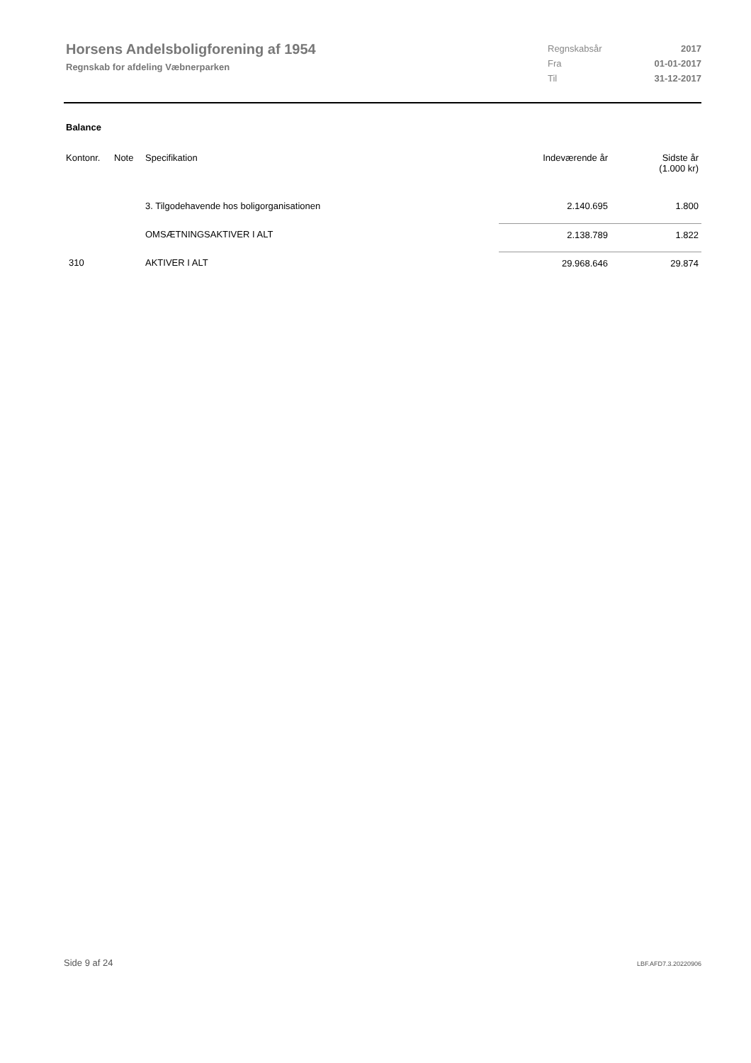Horsens Andelsboligforening af 1954
Regnskab for afdeling Væbnerparken
| Regnskabsår | 2017 |
| Fra | 01-01-2017 |
| Til | 31-12-2017 |
Balance
| Kontonr. | Note | Specifikation | Indeværende år | Sidste år (1.000 kr) |
| --- | --- | --- | --- | --- |
| | | 3. Tilgodehavende hos boligorganisationen | 2.140.695 | 1.800 |
| | | OMSÆTNINGSAKTIVER I ALT | 2.138.789 | 1.822 |
| 310 | | AKTIVER I ALT | 29.968.646 | 29.874 |
309.9
Side 9 af 24 LBF.AFD7.3.20220906